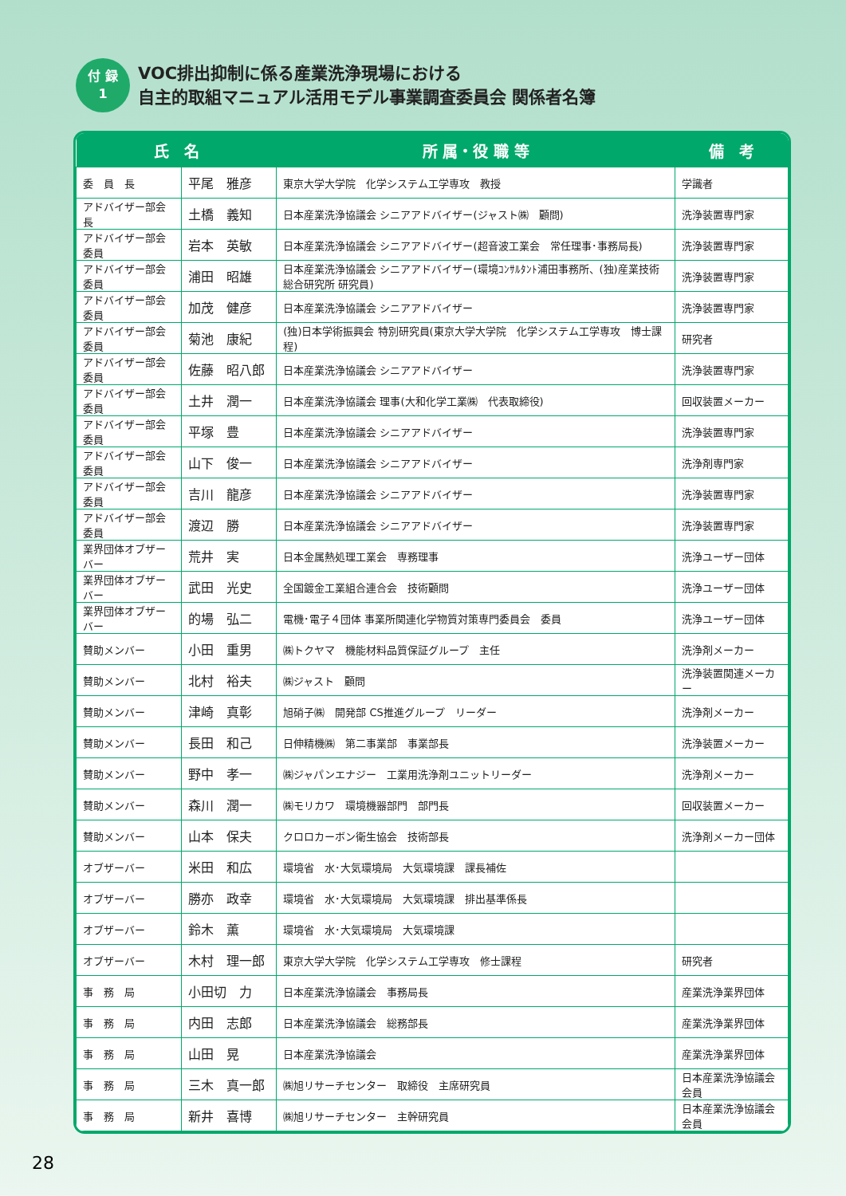付 録
1
VOC排出抑制に係る産業洗浄現場における
自主的取組マニュアル活用モデル事業調査委員会 関係者名簿
| 氏 名 | | 所 属・役 職 等 | 備 考 |
| --- | --- | --- | --- |
| 委 員 長 | 平尾 雅彦 | 東京大学大学院 化学システム工学専攻 教授 | 学識者 |
| アドバイザー部会長 | 土橋 義知 | 日本産業洗浄協議会 シニアアドバイザー(ジャスト㈱ 顧問) | 洗浄装置専門家 |
| アドバイザー部会委員 | 岩本 英敏 | 日本産業洗浄協議会 シニアアドバイザー(超音波工業会 常任理事･事務局長) | 洗浄装置専門家 |
| アドバイザー部会委員 | 浦田 昭雄 | 日本産業洗浄協議会 シニアアドバイザー(環境ｺﾝｻﾙﾀﾝﾄ浦田事務所、(独)産業技術総合研究所 研究員) | 洗浄装置専門家 |
| アドバイザー部会委員 | 加茂 健彦 | 日本産業洗浄協議会 シニアアドバイザー | 洗浄装置専門家 |
| アドバイザー部会委員 | 菊池 康紀 | (独)日本学術振興会 特別研究員(東京大学大学院 化学システム工学専攻 博士課程) | 研究者 |
| アドバイザー部会委員 | 佐藤 昭八郎 | 日本産業洗浄協議会 シニアアドバイザー | 洗浄装置専門家 |
| アドバイザー部会委員 | 土井 潤一 | 日本産業洗浄協議会 理事(大和化学工業㈱ 代表取締役) | 回収装置メーカー |
| アドバイザー部会委員 | 平塚 豊 | 日本産業洗浄協議会 シニアアドバイザー | 洗浄装置専門家 |
| アドバイザー部会委員 | 山下 俊一 | 日本産業洗浄協議会 シニアアドバイザー | 洗浄剤専門家 |
| アドバイザー部会委員 | 吉川 龍彦 | 日本産業洗浄協議会 シニアアドバイザー | 洗浄装置専門家 |
| アドバイザー部会委員 | 渡辺 勝 | 日本産業洗浄協議会 シニアアドバイザー | 洗浄装置専門家 |
| 業界団体オブザーバー | 荒井 実 | 日本金属熱処理工業会 専務理事 | 洗浄ユーザー団体 |
| 業界団体オブザーバー | 武田 光史 | 全国鍍金工業組合連合会 技術顧問 | 洗浄ユーザー団体 |
| 業界団体オブザーバー | 的場 弘二 | 電機･電子４団体 事業所関連化学物質対策専門委員会 委員 | 洗浄ユーザー団体 |
| 賛助メンバー | 小田 重男 | ㈱トクヤマ 機能材料品質保証グループ 主任 | 洗浄剤メーカー |
| 賛助メンバー | 北村 裕夫 | ㈱ジャスト 顧問 | 洗浄装置関連メーカー |
| 賛助メンバー | 津崎 真彰 | 旭硝子㈱ 開発部 CS推進グループ リーダー | 洗浄剤メーカー |
| 賛助メンバー | 長田 和己 | 日伸精機㈱ 第二事業部 事業部長 | 洗浄装置メーカー |
| 賛助メンバー | 野中 孝一 | ㈱ジャパンエナジー 工業用洗浄剤ユニットリーダー | 洗浄剤メーカー |
| 賛助メンバー | 森川 潤一 | ㈱モリカワ 環境機器部門 部門長 | 回収装置メーカー |
| 賛助メンバー | 山本 保夫 | クロロカーボン衛生協会 技術部長 | 洗浄剤メーカー団体 |
| オブザーバー | 米田 和広 | 環境省 水･大気環境局 大気環境課 課長補佐 | |
| オブザーバー | 勝亦 政幸 | 環境省 水･大気環境局 大気環境課 排出基準係長 | |
| オブザーバー | 鈴木 薫 | 環境省 水･大気環境局 大気環境課 | |
| オブザーバー | 木村 理一郎 | 東京大学大学院 化学システム工学専攻 修士課程 | 研究者 |
| 事 務 局 | 小田切 力 | 日本産業洗浄協議会 事務局長 | 産業洗浄業界団体 |
| 事 務 局 | 内田 志郎 | 日本産業洗浄協議会 総務部長 | 産業洗浄業界団体 |
| 事 務 局 | 山田 晃 | 日本産業洗浄協議会 | 産業洗浄業界団体 |
| 事 務 局 | 三木 真一郎 | ㈱旭リサーチセンター 取締役 主席研究員 | 日本産業洗浄協議会会員 |
| 事 務 局 | 新井 喜博 | ㈱旭リサーチセンター 主幹研究員 | 日本産業洗浄協議会会員 |
28